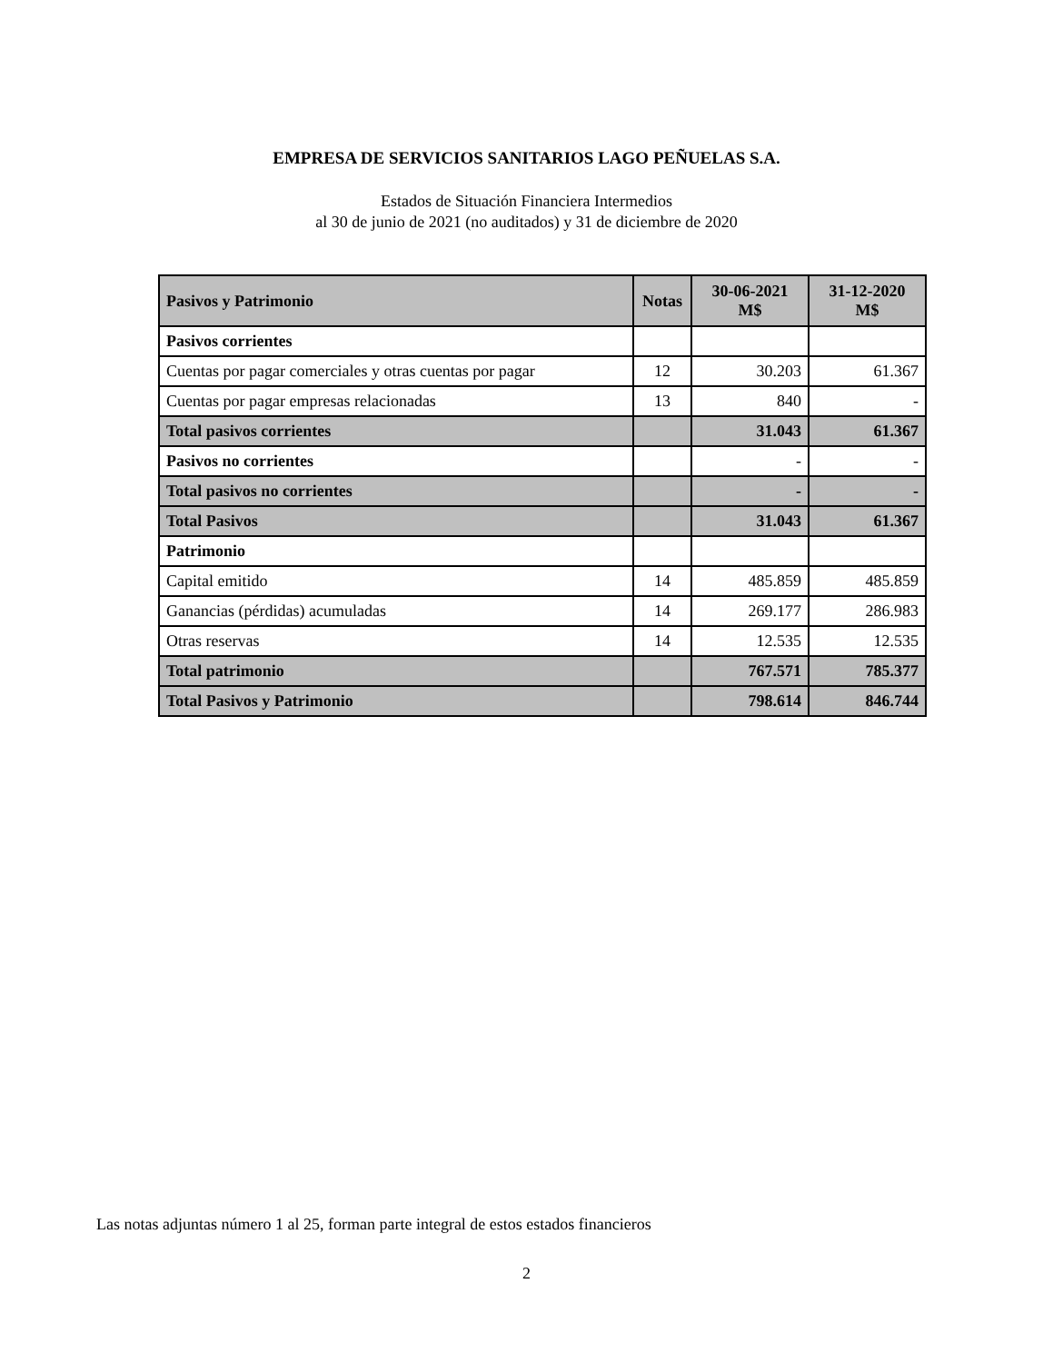EMPRESA DE SERVICIOS SANITARIOS LAGO PEÑUELAS S.A.
Estados de Situación Financiera Intermedios
al 30 de junio de 2021 (no auditados) y 31 de diciembre de 2020
| Pasivos y Patrimonio | Notas | 30-06-2021 M$ | 31-12-2020 M$ |
| --- | --- | --- | --- |
| Pasivos corrientes | | | |
| Cuentas por pagar comerciales y otras cuentas por pagar | 12 | 30.203 | 61.367 |
| Cuentas por pagar empresas relacionadas | 13 | 840 | - |
| Total pasivos corrientes | | 31.043 | 61.367 |
| Pasivos no corrientes | | - | - |
| Total pasivos no corrientes | | - | - |
| Total Pasivos | | 31.043 | 61.367 |
| Patrimonio | | | |
| Capital emitido | 14 | 485.859 | 485.859 |
| Ganancias (pérdidas) acumuladas | 14 | 269.177 | 286.983 |
| Otras reservas | 14 | 12.535 | 12.535 |
| Total patrimonio | | 767.571 | 785.377 |
| Total Pasivos y Patrimonio | | 798.614 | 846.744 |
Las notas adjuntas número 1 al 25, forman parte integral de estos estados financieros
2